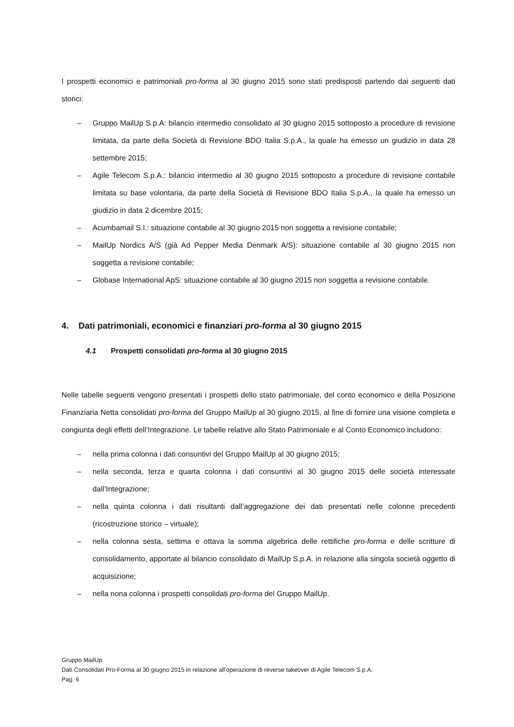I prospetti economici e patrimoniali pro-forma al 30 giugno 2015 sono stati predisposti partendo dai seguenti dati storici:
– Gruppo MailUp S.p.A: bilancio intermedio consolidato al 30 giugno 2015 sottoposto a procedure di revisione limitata, da parte della Società di Revisione BDO Italia S.p.A., la quale ha emesso un giudizio in data 28 settembre 2015;
– Agile Telecom S.p.A.: bilancio intermedio al 30 giugno 2015 sottoposto a procedure di revisione contabile limitata su base volontaria, da parte della Società di Revisione BDO Italia S.p.A., la quale ha emesso un giudizio in data 2 dicembre 2015;
– Acumbamail S.l.: situazione contabile al 30 giugno 2015 non soggetta a revisione contabile;
– MailUp Nordics A/S (già Ad Pepper Media Denmark A/S): situazione contabile al 30 giugno 2015 non soggetta a revisione contabile;
– Globase International ApS: situazione contabile al 30 giugno 2015 non soggetta a revisione contabile.
4. Dati patrimoniali, economici e finanziari pro-forma al 30 giugno 2015
4.1 Prospetti consolidati pro-forma al 30 giugno 2015
Nelle tabelle seguenti vengono presentati i prospetti dello stato patrimoniale, del conto economico e della Posizione Finanziaria Netta consolidati pro-forma del Gruppo MailUp al 30 giugno 2015, al fine di fornire una visione completa e congiunta degli effetti dell’Integrazione. Le tabelle relative allo Stato Patrimoniale e al Conto Economico includono:
– nella prima colonna i dati consuntivi del Gruppo MailUp al 30 giugno 2015;
– nella seconda, terza e quarta colonna i dati consuntivi al 30 giugno 2015 delle società interessate dall’Integrazione;
– nella quinta colonna i dati risultanti dall’aggregazione dei dati presentati nelle colonne precedenti (ricostruzione storico – virtuale);
– nella colonna sesta, settima e ottava la somma algebrica delle rettifiche pro-forma e delle scritture di consolidamento, apportate al bilancio consolidato di MailUp S.p.A. in relazione alla singola società oggetto di acquisizione;
– nella nona colonna i prospetti consolidati pro-forma del Gruppo MailUp.
Gruppo MailUp
Dati Consolidati Pro-Forma al 30 giugno 2015 in relazione all’operazione di reverse takeover di Agile Telecom S.p.A.
Pag. 6